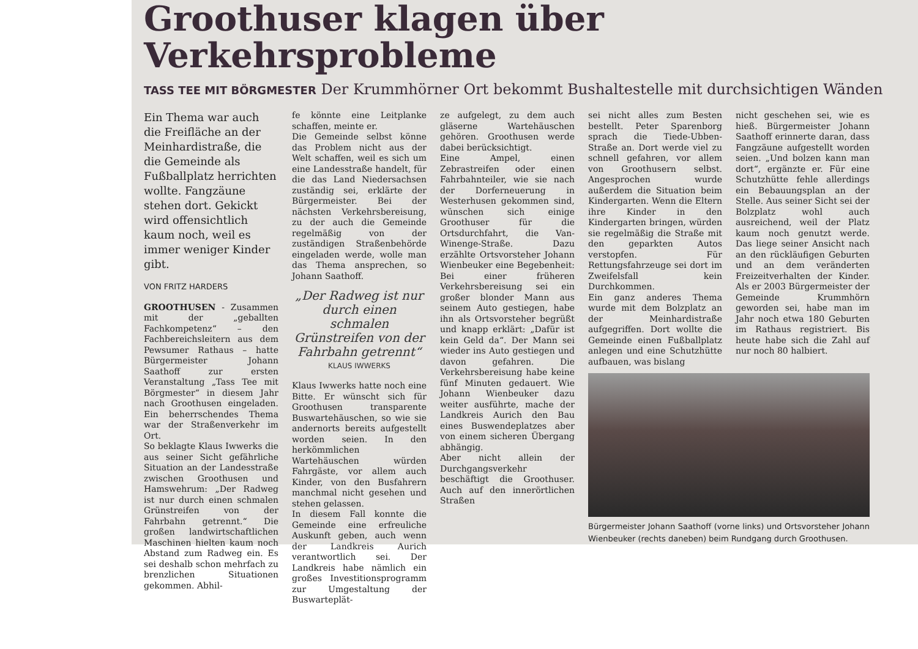Groothuser klagen über Verkehrsprobleme
TASS TEE MIT BÖRGMESTER Der Krummhörner Ort bekommt Bushaltestelle mit durchsichtigen Wänden
Ein Thema war auch die Freifläche an der Meinhardistraße, die die Gemeinde als Fußballplatz herrichten wollte. Fangzäune stehen dort. Gekickt wird offensichtlich kaum noch, weil es immer weniger Kinder gibt.
VON FRITZ HARDERS
GROOTHUSEN - Zusammen mit der „geballten Fachkompetenz“ – den Fachbereichsleitern aus dem Pewsumer Rathaus – hatte Bürgermeister Johann Saathoff zur ersten Veranstaltung „Tass Tee mit Börgmester“ in diesem Jahr nach Groothusen eingeladen. Ein beherrschendes Thema war der Straßenverkehr im Ort.
So beklagte Klaus Iwwerks die aus seiner Sicht gefährliche Situation an der Landesstraße zwischen Groothusen und Hamswehrum: „Der Radweg ist nur durch einen schmalen Grünstreifen von der Fahrbahn getrennt.“ Die großen landwirtschaftlichen Maschinen hielten kaum noch Abstand zum Radweg ein. Es sei deshalb schon mehrfach zu brenzlichen Situationen gekommen. Abhil-
fe könnte eine Leitplanke schaffen, meinte er.
Die Gemeinde selbst könne das Problem nicht aus der Welt schaffen, weil es sich um eine Landesstraße handelt, für die das Land Niedersachsen zuständig sei, erklärte der Bürgermeister. Bei der nächsten Verkehrsbereisung, zu der auch die Gemeinde regelmäßig von der zuständigen Straßenbehörde eingeladen werde, wolle man das Thema ansprechen, so Johann Saathoff.
„Der Radweg ist nur durch einen schmalen Grünstreifen von der Fahrbahn getrennt“
KLAUS IWWERKS
Klaus Iwwerks hatte noch eine Bitte. Er wünscht sich für Groothusen transparente Buswartehäuschen, so wie sie andernorts bereits aufgestellt worden seien. In den herkömmlichen Wartehäuschen würden Fahrgäste, vor allem auch Kinder, von den Busfahrern manchmal nicht gesehen und stehen gelassen.
In diesem Fall konnte die Gemeinde eine erfreuliche Auskunft geben, auch wenn der Landkreis Aurich verantwortlich sei. Der Landkreis habe nämlich ein großes Investitionsprogramm zur Umgestaltung der Buswarteplät-
ze aufgelegt, zu dem auch gläserne Wartehäuschen gehören. Groothusen werde dabei berücksichtigt.
Eine Ampel, einen Zebrastreifen oder einen Fahrbahnteiler, wie sie nach der Dorferneuerung in Westerhusen gekommen sind, wünschen sich einige Groothuser für die Ortsdurchfahrt, die Van-Winenge-Straße. Dazu erzählte Ortsvorsteher Johann Wienbeuker eine Begebenheit: Bei einer früheren Verkehrsbereisung sei ein großer blonder Mann aus seinem Auto gestiegen, habe ihn als Ortsvorsteher begrüßt und knapp erklärt: „Dafür ist kein Geld da“. Der Mann sei wieder ins Auto gestiegen und davon gefahren. Die Verkehrsbereisung habe keine fünf Minuten gedauert. Wie Johann Wienbeuker dazu weiter ausführte, mache der Landkreis Aurich den Bau eines Buswendeplatzes aber von einem sicheren Übergang abhängig.
Aber nicht allein der Durchgangsverkehr beschäftigt die Groothuser. Auch auf den innerörtlichen Straßen
sei nicht alles zum Besten bestellt. Peter Sparenborg sprach die Tiede-Ubben-Straße an. Dort werde viel zu schnell gefahren, vor allem von Groothusern selbst. Angesprochen wurde außerdem die Situation beim Kindergarten. Wenn die Eltern ihre Kinder in den Kindergarten bringen, würden sie regelmäßig die Straße mit den geparkten Autos verstopfen. Für Rettungsfahrzeuge sei dort im Zweifelsfall kein Durchkommen.
Ein ganz anderes Thema wurde mit dem Bolzplatz an der Meinhardistraße aufgegriffen. Dort wollte die Gemeinde einen Fußballplatz anlegen und eine Schutzhütte aufbauen, was bislang
nicht geschehen sei, wie es hieß. Bürgermeister Johann Saathoff erinnerte daran, dass Fangzäune aufgestellt worden seien. „Und bolzen kann man dort“, ergänzte er. Für eine Schutzhütte fehle allerdings ein Bebauungsplan an der Stelle. Aus seiner Sicht sei der Bolzplatz wohl auch ausreichend, weil der Platz kaum noch genutzt werde. Das liege seiner Ansicht nach an den rückläufigen Geburten und an dem veränderten Freizeitverhalten der Kinder. Als er 2003 Bürgermeister der Gemeinde Krummhörn geworden sei, habe man im Jahr noch etwa 180 Geburten im Rathaus registriert. Bis heute habe sich die Zahl auf nur noch 80 halbiert.
Bürgermeister Johann Saathoff (vorne links) und Ortsvorsteher Johann Wienbeuker (rechts daneben) beim Rundgang durch Groothusen.